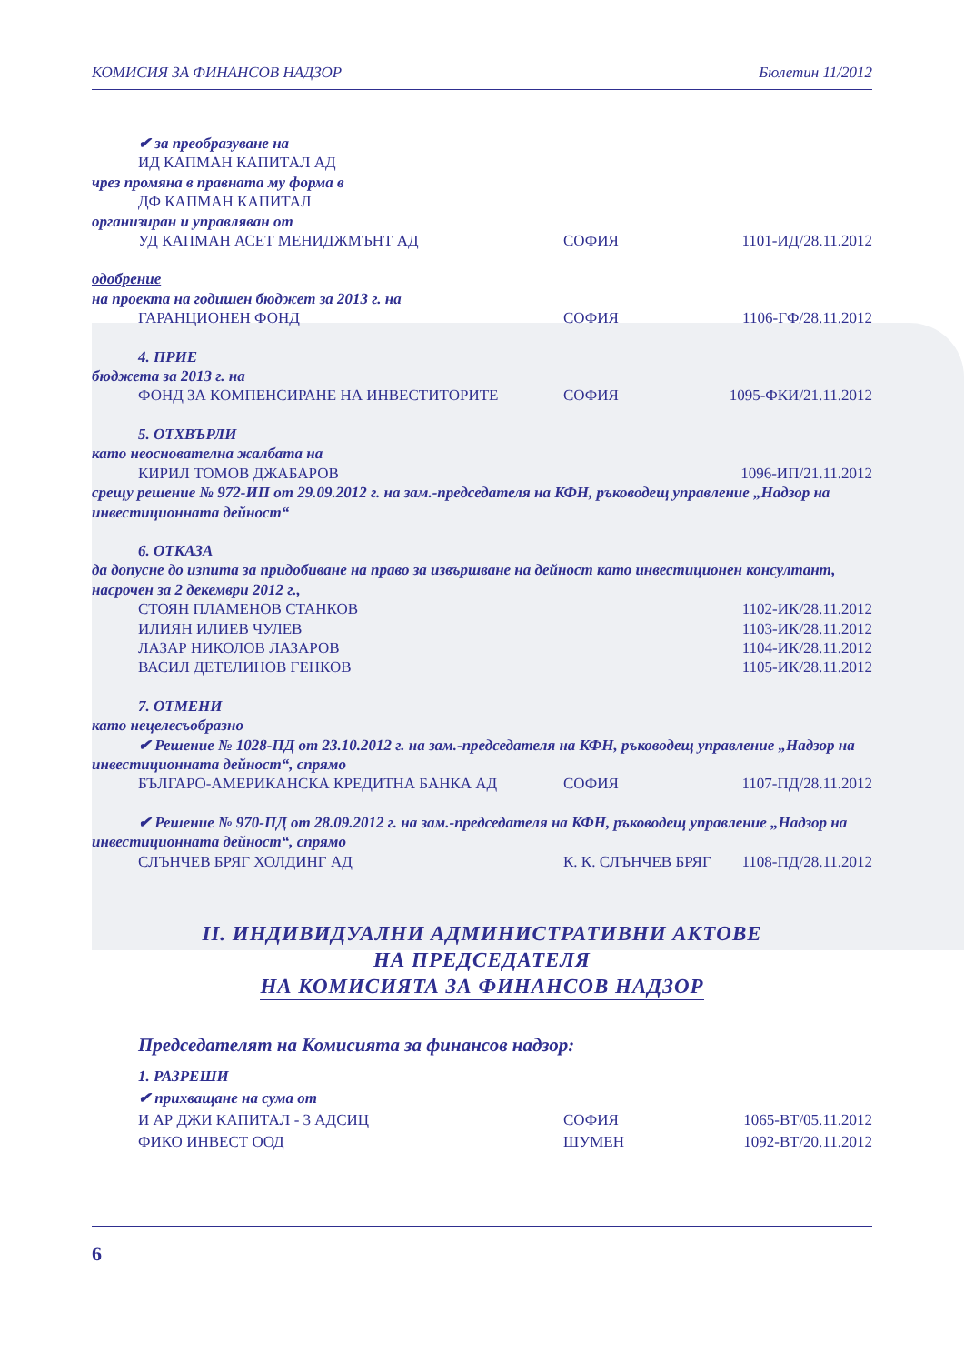КОМИСИЯ ЗА ФИНАНСОВ НАДЗОР Бюлетин 11/2012
✔ за преобразуване на
ИД КАПМАН КАПИТАЛ АД
чрез промяна в правната му форма в
ДФ КАПМАН КАПИТАЛ
организиран и управляван от
УД КАПМАН АСЕТ МЕНИДЖМЪНТ АД СОФИЯ 1101-ИД/28.11.2012
одобрение
на проекта на годишен бюджет за 2013 г. на
ГАРАНЦИОНЕН ФОНД СОФИЯ 1106-ГФ/28.11.2012
4. ПРИЕ
бюджета за 2013 г. на
ФОНД ЗА КОМПЕНСИРАНЕ НА ИНВЕСТИТОРИТЕ СОФИЯ 1095-ФКИ/21.11.2012
5. ОТХВЪРЛИ
като неоснователна жалбата на
КИРИЛ ТОМОВ ДЖАБАРОВ 1096-ИП/21.11.2012
срещу решение № 972-ИП от 29.09.2012 г. на зам.-председателя на КФН, ръководещ управление „Надзор на инвестиционната дейност“
6. ОТКАЗА
да допусне до изпита за придобиване на право за извършване на дейност като инвестиционен консултант, насрочен за 2 декември 2012 г.,
СТОЯН ПЛАМЕНОВ СТАНКОВ 1102-ИК/28.11.2012
ИЛИЯН ИЛИЕВ ЧУЛЕВ 1103-ИК/28.11.2012
ЛАЗАР НИКОЛОВ ЛАЗАРОВ 1104-ИК/28.11.2012
ВАСИЛ ДЕТЕЛИНОВ ГЕНКОВ 1105-ИК/28.11.2012
7. ОТМЕНИ
като нецелесъобразно
✔ Решение № 1028-ПД от 23.10.2012 г. на зам.-председателя на КФН, ръководещ управление „Надзор на инвестиционната дейност“, спрямо
БЪЛГАРО-АМЕРИКАНСКА КРЕДИТНА БАНКА АД СОФИЯ 1107-ПД/28.11.2012
✔ Решение № 970-ПД от 28.09.2012 г. на зам.-председателя на КФН, ръководещ управление „Надзор на инвестиционната дейност“, спрямо
СЛЪНЧЕВ БРЯГ ХОЛДИНГ АД К. К. СЛЪНЧЕВ БРЯГ 1108-ПД/28.11.2012
II. ИНДИВИДУАЛНИ АДМИНИСТРАТИВНИ АКТОВЕ
НА ПРЕДСЕДАТЕЛЯ
НА КОМИСИЯТА ЗА ФИНАНСОВ НАДЗОР
Председателят на Комисията за финансов надзор:
1. РАЗРЕШИ
✔ прихващане на сума от
И АР ДЖИ КАПИТАЛ - 3 АДСИЦ СОФИЯ 1065-ВТ/05.11.2012
ФИКО ИНВЕСТ ООД ШУМЕН 1092-ВТ/20.11.2012
6